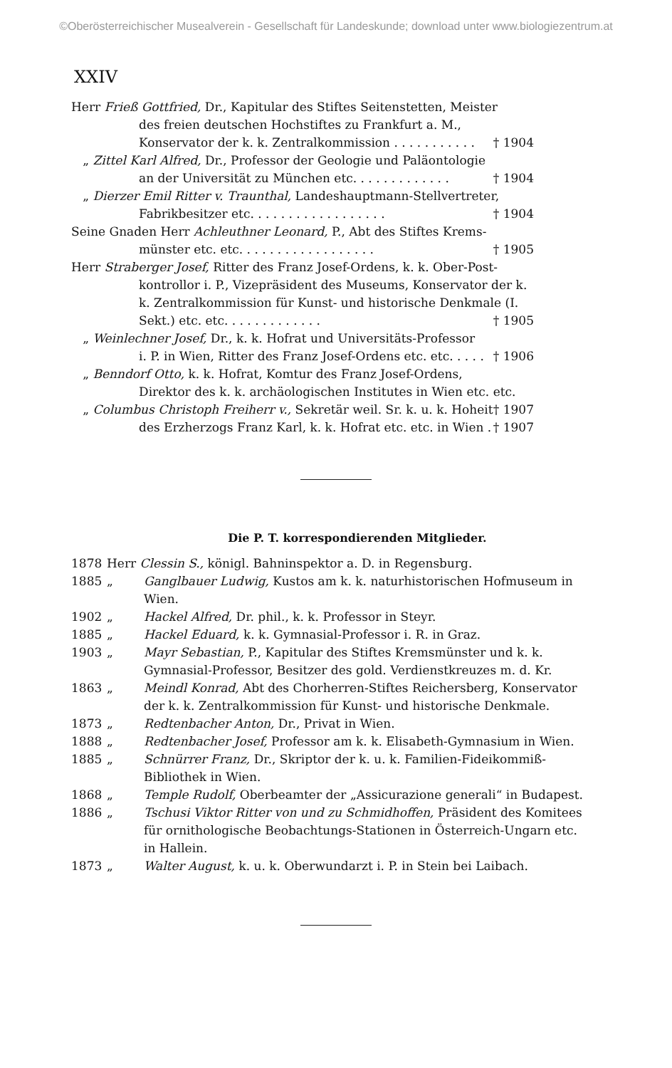©Oberösterreichischer Musealverein - Gesellschaft für Landeskunde; download unter www.biologiezentrum.at
XXIV
Herr Frieß Gottfried, Dr., Kapitular des Stiftes Seitenstetten, Meister
des freien deutschen Hochstiftes zu Frankfurt a. M., Konservator der k. k. Zentralkommission . . . . . . . . . . . † 1904
„ Zittel Karl Alfred, Dr., Professor der Geologie und Paläontologie
an der Universität zu München etc. . . . . . . . . . . . . † 1904
„ Dierzer Emil Ritter v. Traunthal, Landeshauptmann-Stellvertreter,
Fabrikbesitzer etc. . . . . . . . . . . . . . . . . . † 1904
Seine Gnaden Herr Achleuthner Leonard, P., Abt des Stiftes Krems-
münster etc. etc. . . . . . . . . . . . . . . . . . † 1905
Herr Straberger Josef, Ritter des Franz Josef-Ordens, k. k. Ober-Post-
kontrollor i. P., Vizepräsident des Museums, Konservator der k. k. Zentralkommission für Kunst- und historische Denkmale (I. Sekt.) etc. etc. . . . . . . . . . . . . † 1905
„ Weinlechner Josef, Dr., k. k. Hofrat und Universitäts-Professor
i. P. in Wien, Ritter des Franz Josef-Ordens etc. etc. . . . . † 1906
„ Benndorf Otto, k. k. Hofrat, Komtur des Franz Josef-Ordens,
Direktor des k. k. archäologischen Institutes in Wien etc. etc. † 1907
„ Columbus Christoph Freiherr v., Sekretär weil. Sr. k. u. k. Hoheit
des Erzherzogs Franz Karl, k. k. Hofrat etc. etc. in Wien . † 1907
Die P. T. korrespondierenden Mitglieder.
| 1878 | Herr Clessin S., königl. Bahninspektor a. D. in Regensburg. | |
| 1885 | „ | Ganglbauer Ludwig, Kustos am k. k. naturhistorischen Hofmuseum in Wien. |
| 1902 | „ | Hackel Alfred, Dr. phil., k. k. Professor in Steyr. |
| 1885 | „ | Hackel Eduard, k. k. Gymnasial-Professor i. R. in Graz. |
| 1903 | „ | Mayr Sebastian, P., Kapitular des Stiftes Kremsmünster und k. k. Gymnasial-Professor, Besitzer des gold. Verdienstkreuzes m. d. Kr. |
| 1863 | „ | Meindl Konrad, Abt des Chorherren-Stiftes Reichersberg, Konservator der k. k. Zentralkommission für Kunst- und historische Denkmale. |
| 1873 | „ | Redtenbacher Anton, Dr., Privat in Wien. |
| 1888 | „ | Redtenbacher Josef, Professor am k. k. Elisabeth-Gymnasium in Wien. |
| 1885 | „ | Schnürrer Franz, Dr., Skriptor der k. u. k. Familien-Fideikommiß-Bibliothek in Wien. |
| 1868 | „ | Temple Rudolf, Oberbeamter der „Assicurazione generali“ in Budapest. |
| 1886 | „ | Tschusi Viktor Ritter von und zu Schmidhoffen, Präsident des Komitees für ornithologische Beobachtungs-Stationen in Österreich-Ungarn etc. in Hallein. |
| 1873 | „ | Walter August, k. u. k. Oberwundarzt i. P. in Stein bei Laibach. |